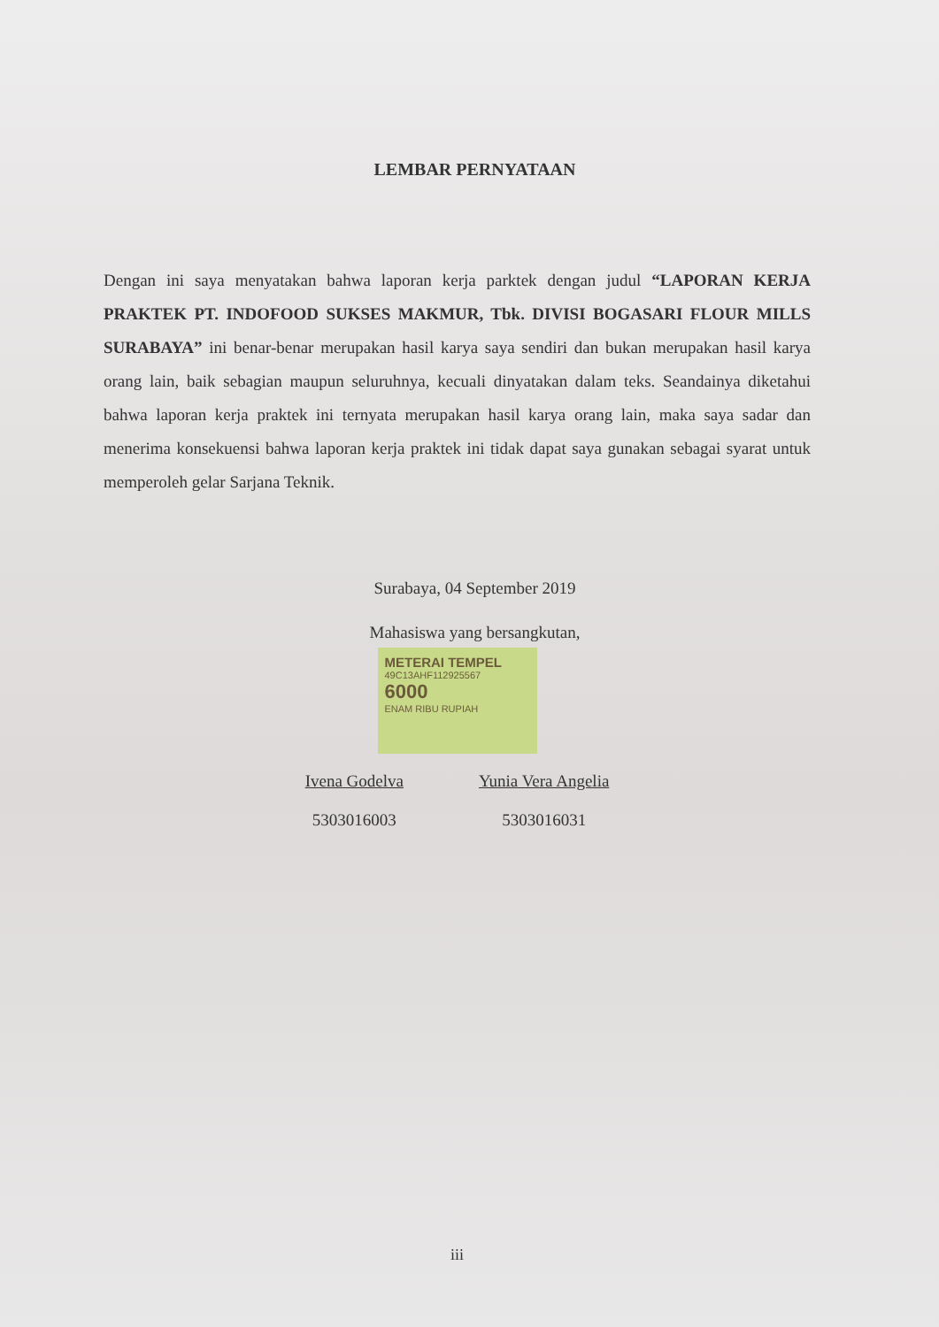LEMBAR PERNYATAAN
Dengan ini saya menyatakan bahwa laporan kerja parktek dengan judul “LAPORAN KERJA PRAKTEK PT. INDOFOOD SUKSES MAKMUR, Tbk. DIVISI BOGASARI FLOUR MILLS SURABAYA” ini benar-benar merupakan hasil karya saya sendiri dan bukan merupakan hasil karya orang lain, baik sebagian maupun seluruhnya, kecuali dinyatakan dalam teks. Seandainya diketahui bahwa laporan kerja praktek ini ternyata merupakan hasil karya orang lain, maka saya sadar dan menerima konsekuensi bahwa laporan kerja praktek ini tidak dapat saya gunakan sebagai syarat untuk memperoleh gelar Sarjana Teknik.
Surabaya, 04 September 2019
Mahasiswa yang bersangkutan,
METERAI TEMPEL
49C13AHF112925567
6000
ENAM RIBU RUPIAH
Ivena Godelva
5303016003
Yunia Vera Angelia
5303016031
iii